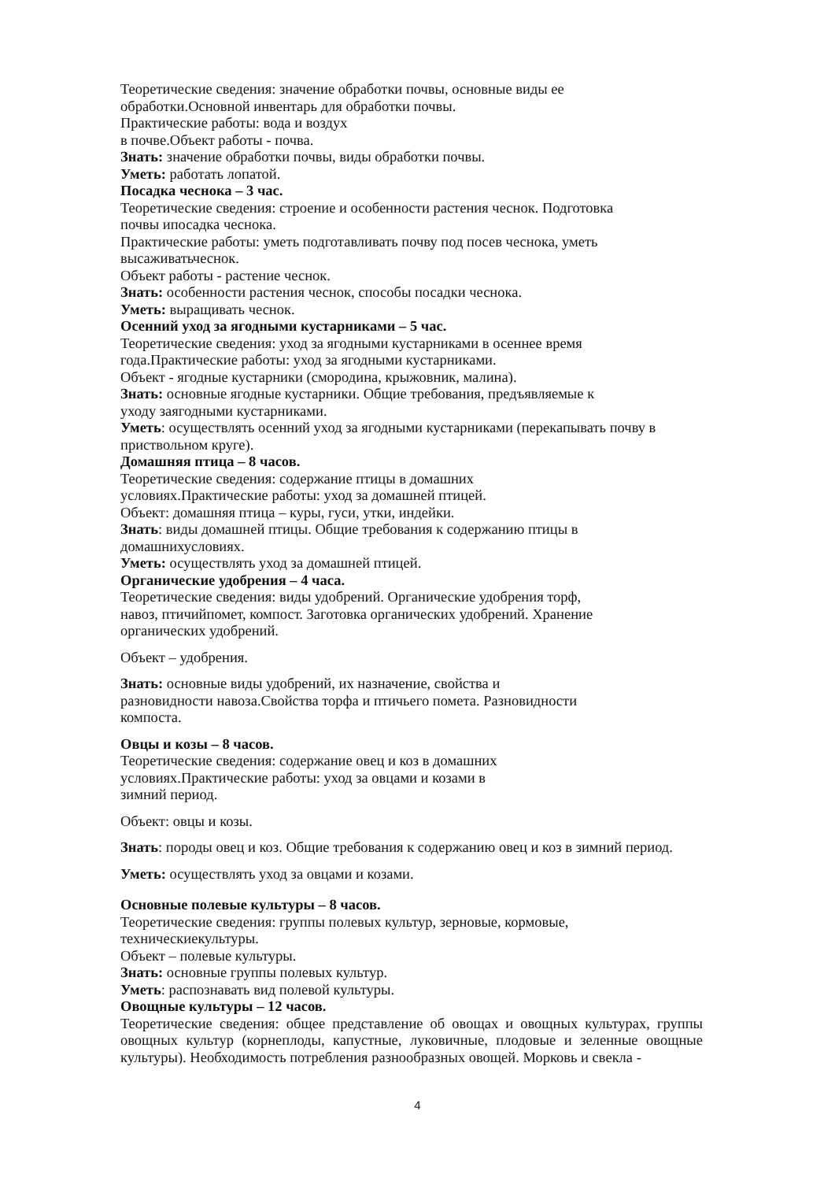Теоретические сведения: значение обработки почвы, основные виды ее
обработки.Основной инвентарь для обработки почвы.
Практические работы: вода и воздух
в почве.Объект работы - почва.
Знать: значение обработки почвы, виды обработки почвы.
Уметь: работать лопатой.
Посадка чеснока – 3 час.
Теоретические сведения: строение и особенности растения чеснок. Подготовка
почвы ипосадка чеснока.
Практические работы: уметь подготавливать почву под посев чеснока, уметь
высаживатьчеснок.
Объект работы - растение чеснок.
Знать: особенности растения чеснок, способы посадки чеснока.
Уметь: выращивать чеснок.
Осенний уход за ягодными кустарниками – 5 час.
Теоретические сведения: уход за ягодными кустарниками в осеннее время
года.Практические работы: уход за ягодными кустарниками.
Объект - ягодные кустарники (смородина, крыжовник, малина).
Знать: основные ягодные кустарники. Общие требования, предъявляемые к
уходу заягодными кустарниками.
Уметь: осуществлять осенний уход за ягодными кустарниками (перекапывать почву в
приствольном круге).
Домашняя птица – 8 часов.
Теоретические сведения: содержание птицы в домашних
условиях.Практические работы: уход за домашней птицей.
Объект: домашняя птица – куры, гуси, утки, индейки.
Знать: виды домашней птицы. Общие требования к содержанию птицы в
домашнихусловиях.
Уметь: осуществлять уход за домашней птицей.
Органические удобрения – 4 часа.
Теоретические сведения: виды удобрений. Органические удобрения торф,
навоз, птичийпомет, компост. Заготовка органических удобрений. Хранение
органических удобрений.
Объект – удобрения.
Знать: основные виды удобрений, их назначение, свойства и
разновидности навоза.Свойства торфа и птичьего помета. Разновидности
компоста.
Овцы и козы – 8 часов.
Теоретические сведения: содержание овец и коз в домашних
условиях.Практические работы: уход за овцами и козами в
зимний период.
Объект: овцы и козы.
Знать: породы овец и коз. Общие требования к содержанию овец и коз в зимний период.
Уметь: осуществлять уход за овцами и козами.
Основные полевые культуры – 8 часов.
Теоретические сведения: группы полевых культур, зерновые, кормовые,
техническиекультуры.
Объект – полевые культуры.
Знать: основные группы полевых культур.
Уметь: распознавать вид полевой культуры.
Овощные культуры – 12 часов.
Теоретические сведения: общее представление об овощах и овощных культурах, группы овощных культур (корнеплоды, капустные, луковичные, плодовые и зеленные овощные культуры). Необходимость потребления разнообразных овощей. Морковь и свекла -
4